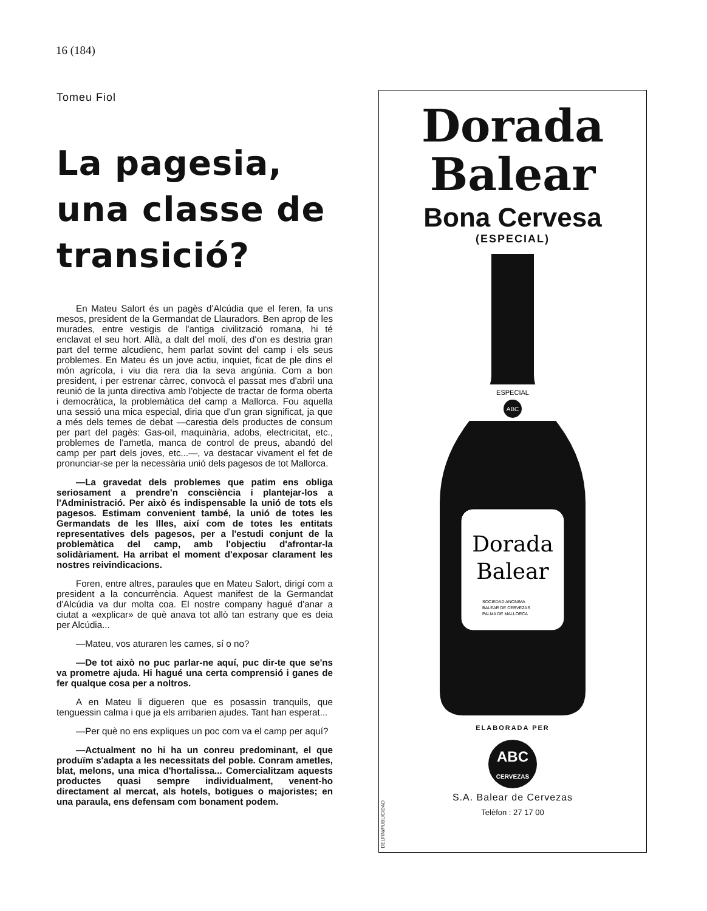16 (184)
Tomeu Fiol
La pagesia, una classe de transició?
En Mateu Salort és un pagès d'Alcúdia que el feren, fa uns mesos, president de la Germandat de Llauradors. Ben aprop de les murades, entre vestigis de l'antiga civilització romana, hi té enclavat el seu hort. Allà, a dalt del molí, des d'on es destria gran part del terme alcudienc, hem parlat sovint del camp i els seus problemes. En Mateu és un jove actiu, inquiet, ficat de ple dins el món agrícola, i viu dia rera dia la seva angúnia. Com a bon president, i per estrenar càrrec, convocà el passat mes d'abril una reunió de la junta directiva amb l'objecte de tractar de forma oberta i democràtica, la problemàtica del camp a Mallorca. Fou aquella una sessió una mica especial, diria que d'un gran significat, ja que a més dels temes de debat —carestia dels productes de consum per part del pagès: Gas-oil, maquinària, adobs, electricitat, etc., problemes de l'ametla, manca de control de preus, abandó del camp per part dels joves, etc...—, va destacar vivament el fet de pronunciar-se per la necessària unió dels pagesos de tot Mallorca.
—La gravedat dels problemes que patim ens obliga seriosament a prendre'n consciència i plantejar-los a l'Administració. Per això és indispensable la unió de tots els pagesos. Estimam convenient també, la unió de totes les Germandats de les Illes, així com de totes les entitats representatives dels pagesos, per a l'estudi conjunt de la problemàtica del camp, amb l'objectiu d'afrontar-la solidàriament. Ha arribat el moment d'exposar clarament les nostres reivindicacions.
Foren, entre altres, paraules que en Mateu Salort, dirigí com a president a la concurrència. Aquest manifest de la Germandat d'Alcúdia va dur molta coa. El nostre company hagué d'anar a ciutat a «explicar» de què anava tot allò tan estrany que es deia per Alcúdia...
—Mateu, vos aturaren les cames, sí o no?
—De tot això no puc parlar-ne aquí, puc dir-te que se'ns va prometre ajuda. Hi hagué una certa comprensió i ganes de fer qualque cosa per a noltros.
A en Mateu li digueren que es posassin tranquils, que tenguessin calma i que ja els arribarien ajudes. Tant han esperat...
—Per què no ens expliques un poc com va el camp per aquí?
—Actualment no hi ha un conreu predominant, el que produïm s'adapta a les necessitats del poble. Conram ametles, blat, melons, una mica d'hortalissa... Comercialitzam aquests productes quasi sempre individualment, venent-ho directament al mercat, als hotels, botigues o majoristes; en una paraula, ens defensam com bonament podem.
Dorada
Balear
Bona Cervesa
(ESPECIAL)
Dorada
Balear
SOCIEDAD ANONIMA
BALEAR DE CERVEZAS
PALMA DE MALLORCA
ESPECIAL
ABC
ELABORADA PER
ABC
CERVEZAS
S.A. Balear de Cervezas
Telèfon : 27 17 00
DELFIN/PUBLICIDAD